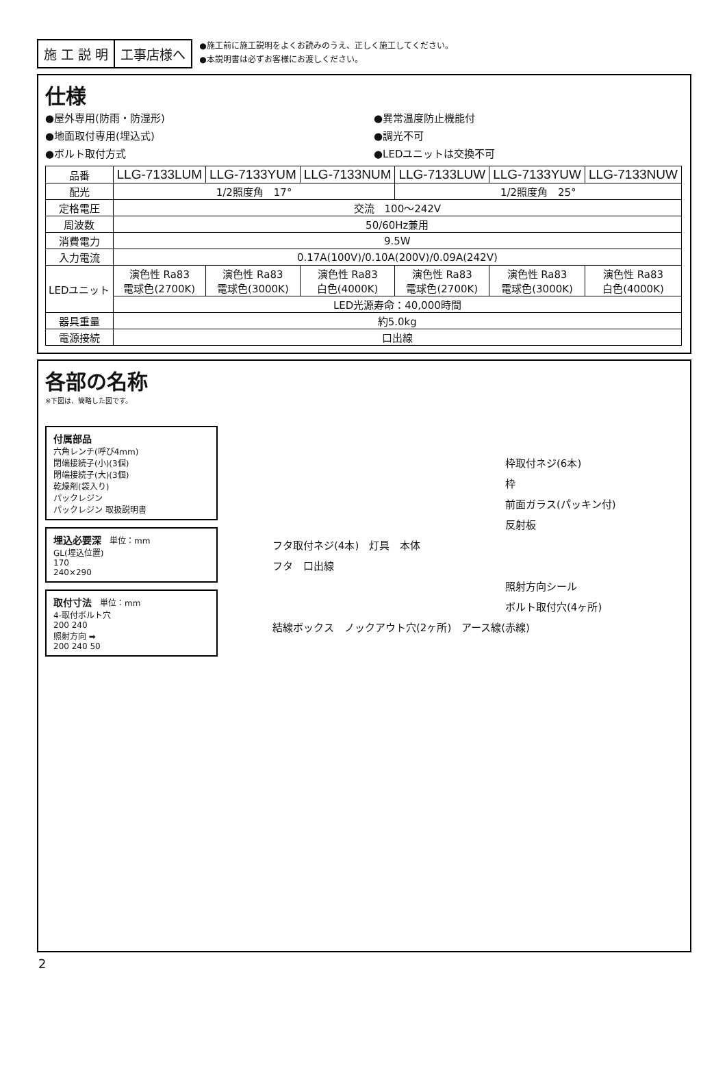施 工 説 明 工事店様へ
●施工前に施工説明をよくお読みのうえ、正しく施工してください。
●本説明書は必ずお客様にお渡しください。
仕様
●屋外専用(防雨・防湿形)
●異常温度防止機能付
●地面取付専用(埋込式)
●調光不可
●ボルト取付方式
●LEDユニットは交換不可
| 品番 | LLG-7133LUM | LLG-7133YUM | LLG-7133NUM | LLG-7133LUW | LLG-7133YUW | LLG-7133NUW |
| --- | --- | --- | --- | --- | --- | --- |
| 配光 | 1/2照度角 17° | | | 1/2照度角 25° | | |
| 定格電圧 | 交流 100～242V | | | | | |
| 周波数 | 50/60Hz兼用 | | | | | |
| 消費電力 | 9.5W | | | | | |
| 入力電流 | 0.17A(100V)/0.10A(200V)/0.09A(242V) | | | | | |
| LEDユニット | 演色性 Ra83 電球色(2700K) | 演色性 Ra83 電球色(3000K) | 演色性 Ra83 白色(4000K) | 演色性 Ra83 電球色(2700K) | 演色性 Ra83 電球色(3000K) | 演色性 Ra83 白色(4000K) |
| | LED光源寿命：40,000時間 | | | | | |
| 器具重量 | 約5.0kg | | | | | |
| 電源接続 | 口出線 | | | | | |
各部の名称
※下図は、簡略した図です。
付属部品
六角レンチ(呼び4mm)
閉端接続子(小)(3個)
閉端接続子(大)(3個)
乾燥剤(袋入り)
パックレジン
パックレジン 取扱説明書
埋込必要深　単位：mm
GL(埋込位置)
170
240×290
取付寸法　単位：mm
4-取付ボルト穴
200 240
照射方向 ➡
200 240 50
枠取付ネジ(6本)
枠
前面ガラス(パッキン付)
反射板
フタ取付ネジ(4本)　灯具　本体
フタ　口出線
照射方向シール
ボルト取付穴(4ヶ所)
結線ボックス　ノックアウト穴(2ヶ所)　アース線(赤線)
2